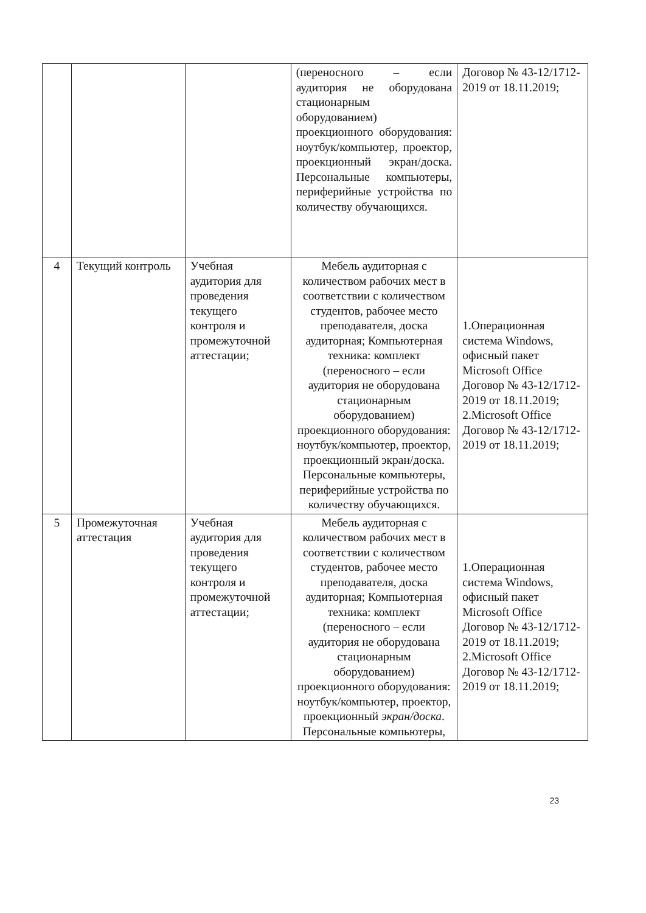| | | | (переносного – если аудитория не оборудована стационарным оборудованием) проекционного оборудования: ноутбук/компьютер, проектор, проекционный экран/доска. Персональные компьютеры, периферийные устройства по количеству обучающихся. | Договор № 43-12/1712-2019 от 18.11.2019; |
| 4 | Текущий контроль | Учебная аудитория для проведения текущего контроля и промежуточной аттестации; | Мебель аудиторная с количеством рабочих мест в соответствии с количеством студентов, рабочее место преподавателя, доска аудиторная; Компьютерная техника: комплект (переносного – если аудитория не оборудована стационарным оборудованием) проекционного оборудования: ноутбук/компьютер, проектор, проекционный экран/доска. Персональные компьютеры, периферийные устройства по количеству обучающихся. | 1.Операционная система Windows, офисный пакет Microsoft Office Договор № 43-12/1712-2019 от 18.11.2019; 2.Microsoft Office Договор № 43-12/1712-2019 от 18.11.2019; |
| 5 | Промежуточная аттестация | Учебная аудитория для проведения текущего контроля и промежуточной аттестации; | Мебель аудиторная с количеством рабочих мест в соответствии с количеством студентов, рабочее место преподавателя, доска аудиторная; Компьютерная техника: комплект (переносного – если аудитория не оборудована стационарным оборудованием) проекционного оборудования: ноутбук/компьютер, проектор, проекционный экран/доска . Персональные компьютеры, | 1.Операционная система Windows, офисный пакет Microsoft Office Договор № 43-12/1712-2019 от 18.11.2019; 2.Microsoft Office Договор № 43-12/1712-2019 от 18.11.2019; |
23